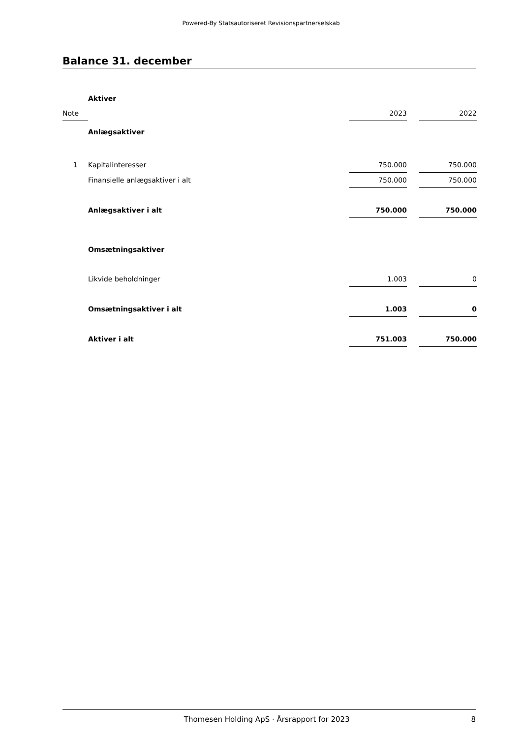Powered-By Statsautoriseret Revisionspartnerselskab
Balance 31. december
| | Aktiver | | | |
| Note | | 2023 | | 2022 |
| | Anlægsaktiver | | | |
| 1 | Kapitalinteresser | 750.000 | | 750.000 |
| | Finansielle anlægsaktiver i alt | 750.000 | | 750.000 |
| | Anlægsaktiver i alt | 750.000 | | 750.000 |
| | Omsætningsaktiver | | | |
| | Likvide beholdninger | 1.003 | | 0 |
| | Omsætningsaktiver i alt | 1.003 | | 0 |
| | Aktiver i alt | 751.003 | | 750.000 |
Thomesen Holding ApS · Årsrapport for 2023 8